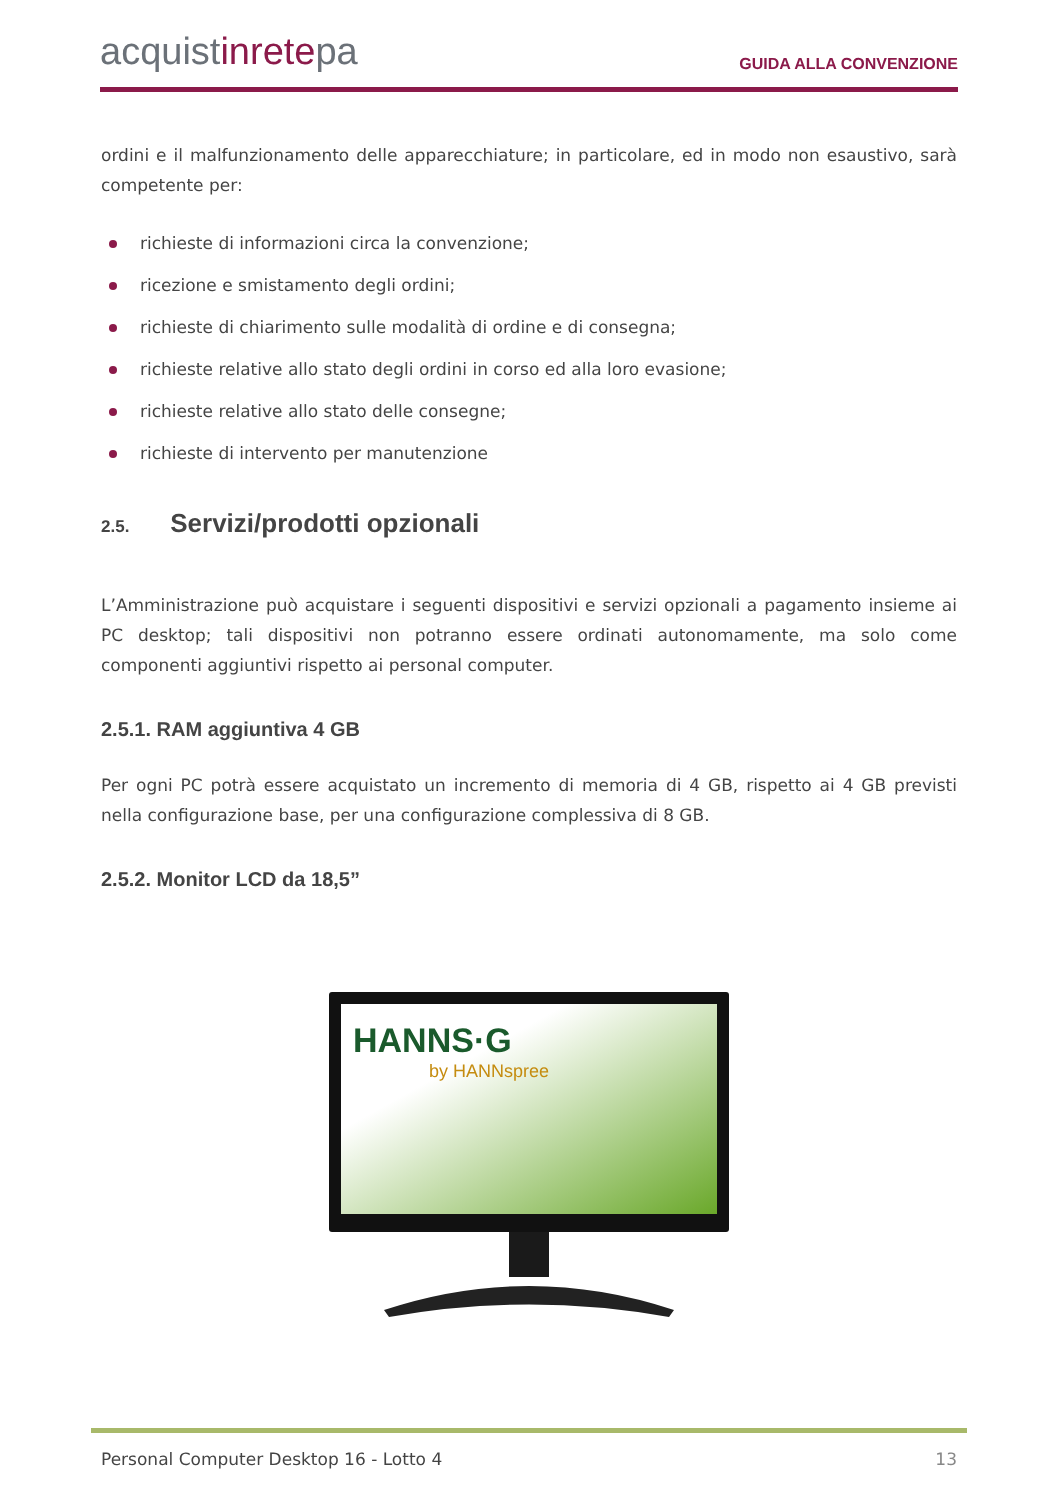acquistinretepa
GUIDA ALLA CONVENZIONE
ordini e il malfunzionamento delle apparecchiature; in particolare, ed in modo non esaustivo, sarà competente per:
richieste di informazioni circa la convenzione;
ricezione e smistamento degli ordini;
richieste di chiarimento sulle modalità di ordine e di consegna;
richieste relative allo stato degli ordini in corso ed alla loro evasione;
richieste relative allo stato delle consegne;
richieste di intervento per manutenzione
2.5. Servizi/prodotti opzionali
L’Amministrazione può acquistare i seguenti dispositivi e servizi opzionali a pagamento insieme ai PC desktop; tali dispositivi non potranno essere ordinati autonomamente, ma solo come componenti aggiuntivi rispetto ai personal computer.
2.5.1. RAM aggiuntiva 4 GB
Per ogni PC potrà essere acquistato un incremento di memoria di 4 GB, rispetto ai 4 GB previsti nella configurazione base, per una configurazione complessiva di 8 GB.
2.5.2. Monitor LCD da 18,5”
HANNS·G
by HANNspree
Personal Computer Desktop 16 - Lotto 4 13